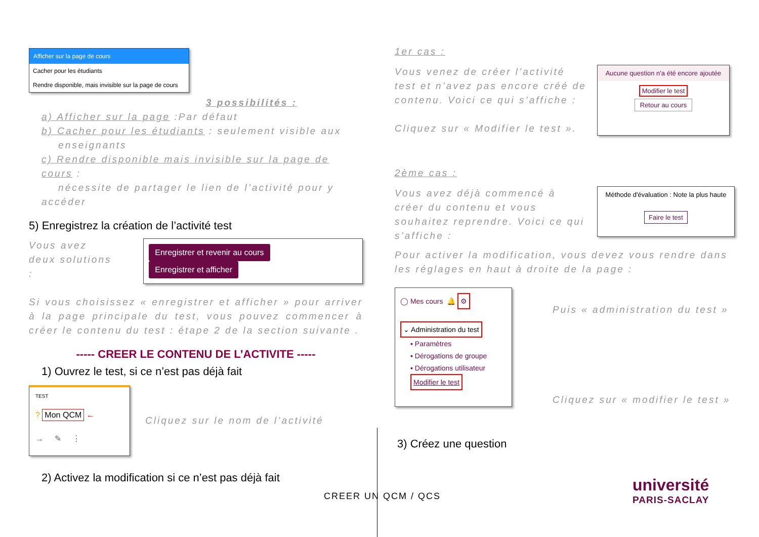Afficher sur la page de cours
Cacher pour les étudiants
Rendre disponible, mais invisible sur la page de cours
3 possibilités :
a) Afficher sur la page :Par défaut
b) Cacher pour les étudiants : seulement visible aux
enseignants
c) Rendre disponible mais invisible sur la page de cours :
nécessite de partager le lien de l’activité pour y accéder
5) Enregistrez la création de l’activité test
Vous avez deux solutions :
Enregistrer et revenir au cours Enregistrer et afficher
Si vous choisissez « enregistrer et afficher » pour arriver à la page principale du test, vous pouvez commencer à créer le contenu du test : étape 2 de la section suivante .
----- CREER LE CONTENU DE L’ACTIVITE -----
1) Ouvrez le test, si ce n’est pas déjà fait
TEST
? Mon QCM ←
→ ✎ ⋮
Cliquez sur le nom de l’activité
2) Activez la modification si ce n’est pas déjà fait
1er cas :
Vous venez de créer l’activité test et n’avez pas encore créé de contenu. Voici ce qui s’affiche :
Cliquez sur « Modifier le test ».
Aucune question n'a été encore ajoutée
Modifier le test
Retour au cours
2ème cas :
Vous avez déjà commencé à créer du contenu et vous souhaitez reprendre. Voici ce qui s’affiche :
Méthode d'évaluation : Note la plus haute
Faire le test
Pour activer la modification, vous devez vous rendre dans les réglages en haut à droite de la page :
◯ Mes cours 🔔 ⚙
⌄ Administration du test
▪ Paramètres
▪ Dérogations de groupe
▪ Dérogations utilisateur
Modifier le test
Puis « administration du test »
Cliquez sur « modifier le test »
3) Créez une question
CREER UN QCM / QCS
université
PARIS-SACLAY